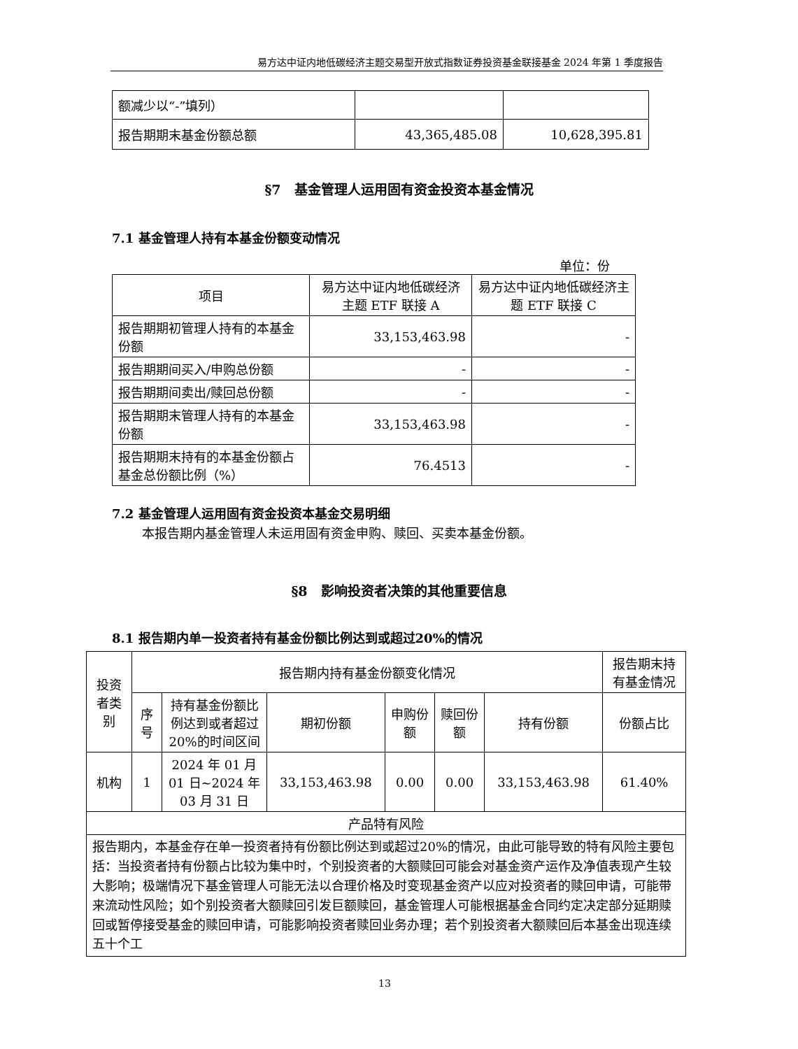易方达中证内地低碳经济主题交易型开放式指数证券投资基金联接基金 2024 年第 1 季度报告
| 额减少以“-”填列） | | |
| 报告期期末基金份额总额 | 43,365,485.08 | 10,628,395.81 |
§7　基金管理人运用固有资金投资本基金情况
7.1 基金管理人持有本基金份额变动情况
单位：份
| 项目 | 易方达中证内地低碳经济主题 ETF 联接 A | 易方达中证内地低碳经济主题 ETF 联接 C |
| 报告期期初管理人持有的本基金份额 | 33,153,463.98 | - |
| 报告期期间买入/申购总份额 | - | - |
| 报告期期间卖出/赎回总份额 | - | - |
| 报告期期末管理人持有的本基金份额 | 33,153,463.98 | - |
| 报告期期末持有的本基金份额占基金总份额比例（%） | 76.4513 | - |
7.2 基金管理人运用固有资金投资本基金交易明细
本报告期内基金管理人未运用固有资金申购、赎回、买卖本基金份额。
§8　影响投资者决策的其他重要信息
8.1 报告期内单一投资者持有基金份额比例达到或超过20%的情况
| 投资者类别 | 报告期内持有基金份额变化情况 | | | | | | 报告期末持有基金情况 |
| | 序号 | 持有基金份额比例达到或者超过20%的时间区间 | 期初份额 | 申购份额 | 赎回份额 | 持有份额 | 份额占比 |
| 机构 | 1 | 2024 年 01 月 01 日~2024 年 03 月 31 日 | 33,153,463.98 | 0.00 | 0.00 | 33,153,463.98 | 61.40% |
| 产品特有风险 | | | | | | | |
| 报告期内，本基金存在单一投资者持有份额比例达到或超过20%的情况，由此可能导致的特有风险主要包括：当投资者持有份额占比较为集中时，个别投资者的大额赎回可能会对基金资产运作及净值表现产生较大影响；极端情况下基金管理人可能无法以合理价格及时变现基金资产以应对投资者的赎回申请，可能带来流动性风险；如个别投资者大额赎回引发巨额赎回，基金管理人可能根据基金合同约定决定部分延期赎回或暂停接受基金的赎回申请，可能影响投资者赎回业务办理；若个别投资者大额赎回后本基金出现连续五十个工 | | | | | | | |
13